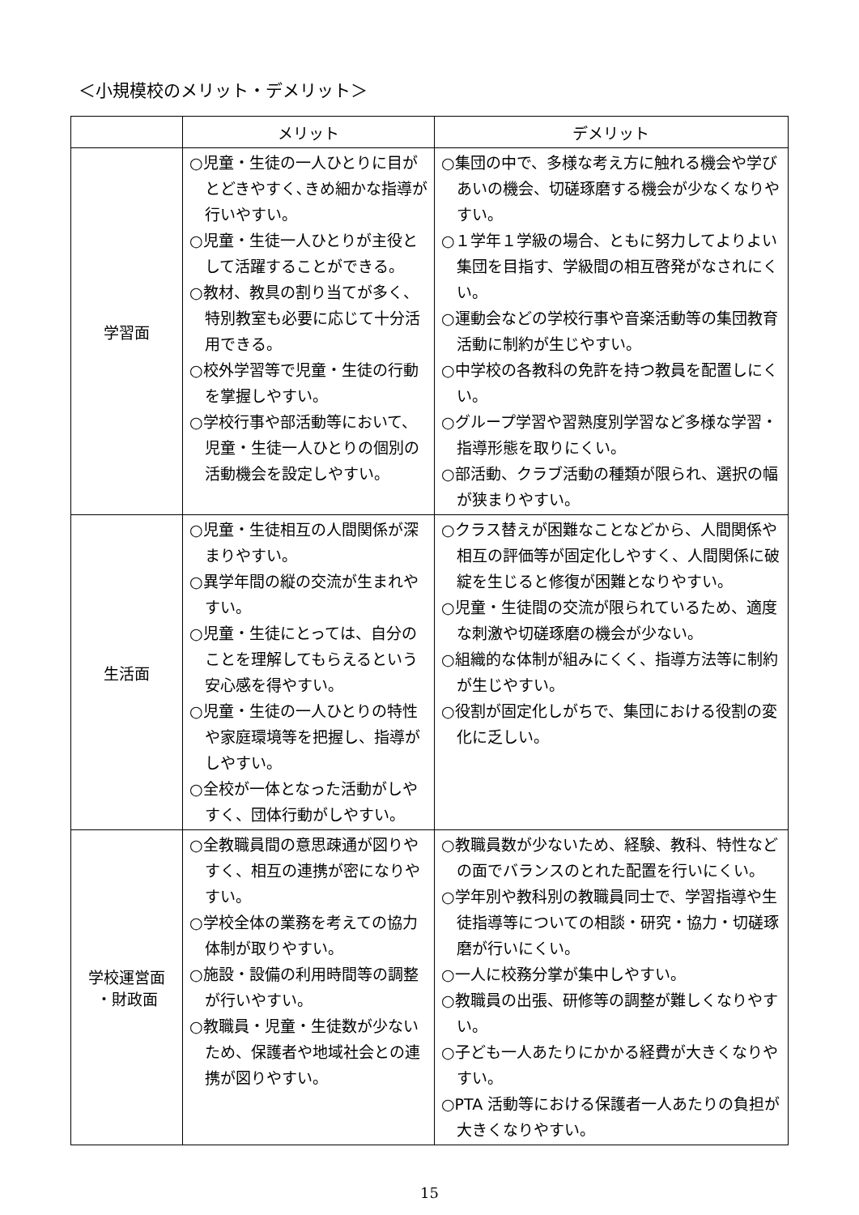＜小規模校のメリット・デメリット＞
| | メリット | デメリット |
| --- | --- | --- |
| 学習面 | ○児童・生徒の一人ひとりに目がとどきやすく､きめ細かな指導が行いやすい。 ○児童・生徒一人ひとりが主役として活躍することができる。 ○教材、教具の割り当てが多く、特別教室も必要に応じて十分活用できる。 ○校外学習等で児童・生徒の行動を掌握しやすい。 ○学校行事や部活動等において、児童・生徒一人ひとりの個別の活動機会を設定しやすい。 | ○集団の中で、多様な考え方に触れる機会や学びあいの機会、切磋琢磨する機会が少なくなりやすい。 ○１学年１学級の場合、ともに努力してよりよい集団を目指す、学級間の相互啓発がなされにくい。 ○運動会などの学校行事や音楽活動等の集団教育活動に制約が生じやすい。 ○中学校の各教科の免許を持つ教員を配置しにくい。 ○グループ学習や習熟度別学習など多様な学習・指導形態を取りにくい。 ○部活動、クラブ活動の種類が限られ、選択の幅が狭まりやすい。 |
| 生活面 | ○児童・生徒相互の人間関係が深まりやすい。 ○異学年間の縦の交流が生まれやすい。 ○児童・生徒にとっては、自分のことを理解してもらえるという安心感を得やすい。 ○児童・生徒の一人ひとりの特性や家庭環境等を把握し、指導がしやすい。 ○全校が一体となった活動がしやすく、団体行動がしやすい。 | ○クラス替えが困難なことなどから、人間関係や相互の評価等が固定化しやすく、人間関係に破綻を生じると修復が困難となりやすい。 ○児童・生徒間の交流が限られているため、適度な刺激や切磋琢磨の機会が少ない。 ○組織的な体制が組みにくく、指導方法等に制約が生じやすい。 ○役割が固定化しがちで、集団における役割の変化に乏しい。 |
| 学校運営面 ・財政面 | ○全教職員間の意思疎通が図りやすく、相互の連携が密になりやすい。 ○学校全体の業務を考えての協力体制が取りやすい。 ○施設・設備の利用時間等の調整が行いやすい。 ○教職員・児童・生徒数が少ないため、保護者や地域社会との連携が図りやすい。 | ○教職員数が少ないため、経験、教科、特性などの面でバランスのとれた配置を行いにくい。 ○学年別や教科別の教職員同士で、学習指導や生徒指導等についての相談・研究・協力・切磋琢磨が行いにくい。 ○一人に校務分掌が集中しやすい。 ○教職員の出張、研修等の調整が難しくなりやすい。 ○子ども一人あたりにかかる経費が大きくなりやすい。 ○PTA 活動等における保護者一人あたりの負担が大きくなりやすい。 |
15